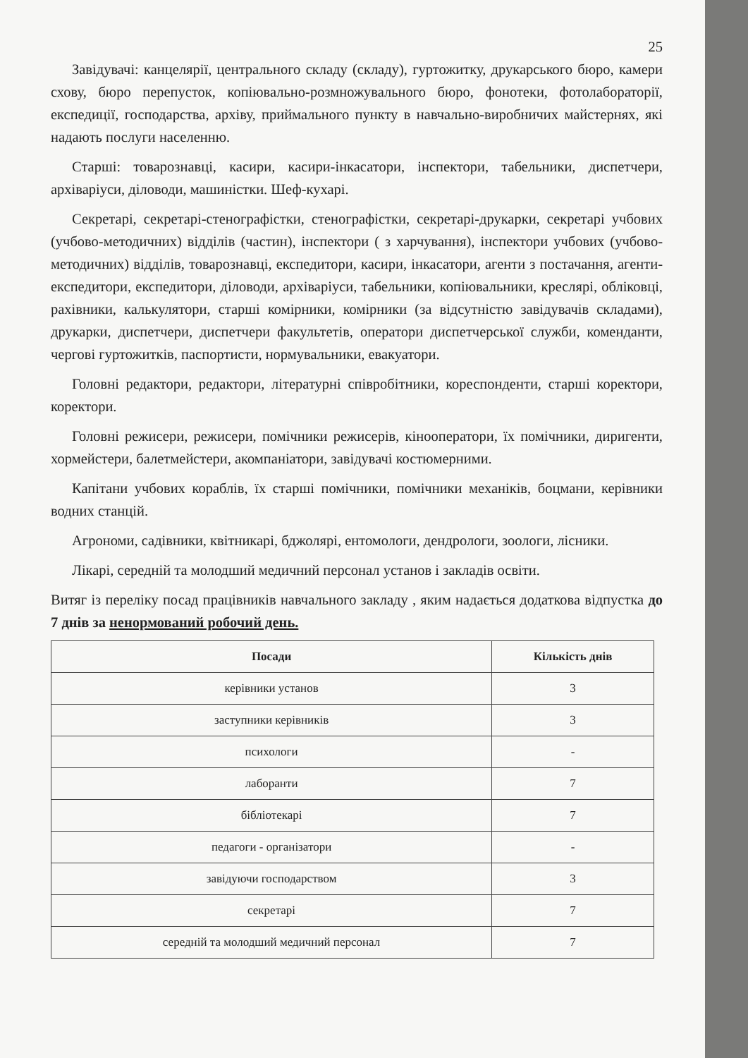25
Завідувачі: канцелярії, центрального складу (складу), гуртожитку, друкарського бюро, камери схову, бюро перепусток, копіювально-розмножувального бюро, фонотеки, фотолабораторії, експедиції, господарства, архіву, приймального пункту в навчально-виробничих майстернях, які надають послуги населенню.
Старші: товарознавці, касири, касири-інкасатори, інспектори, табельники, диспетчери, архіваріуси, діловоди, машиністки. Шеф-кухарі.
Секретарі, секретарі-стенографістки, стенографістки, секретарі-друкарки, секретарі учбових (учбово-методичних) відділів (частин), інспектори ( з харчування), інспектори учбових (учбово-методичних) відділів, товарознавці, експедитори, касири, інкасатори, агенти з постачання, агенти-експедитори, експедитори, діловоди, архіваріуси, табельники, копіювальники, креслярі, обліковці, рахівники, калькулятори, старші комірники, комірники (за відсутністю завідувачів складами), друкарки, диспетчери, диспетчери факультетів, оператори диспетчерської служби, коменданти, чергові гуртожитків, паспортисти, нормувальники, евакуатори.
Головні редактори, редактори, літературні співробітники, кореспонденти, старші коректори, коректори.
Головні режисери, режисери, помічники режисерів, кінооператори, їх помічники, диригенти, хормейстери, балетмейстери, акомпаніатори, завідувачі костюмерними.
Капітани учбових кораблів, їх старші помічники, помічники механіків, боцмани, керівники водних станцій.
Агрономи, садівники, квітникарі, бджолярі, ентомологи, дендрологи, зоологи, лісники.
Лікарі, середній та молодший медичний персонал установ і закладів освіти.
Витяг із переліку посад працівників навчального закладу , яким надається додаткова відпустка до 7 днів за ненормований робочий день.
| Посади | Кількість днів |
| --- | --- |
| керівники установ | 3 |
| заступники керівників | 3 |
| психологи | - |
| лаборанти | 7 |
| бібліотекарі | 7 |
| педагоги - організатори | - |
| завідуючи господарством | 3 |
| секретарі | 7 |
| середній та молодший медичний персонал | 7 |